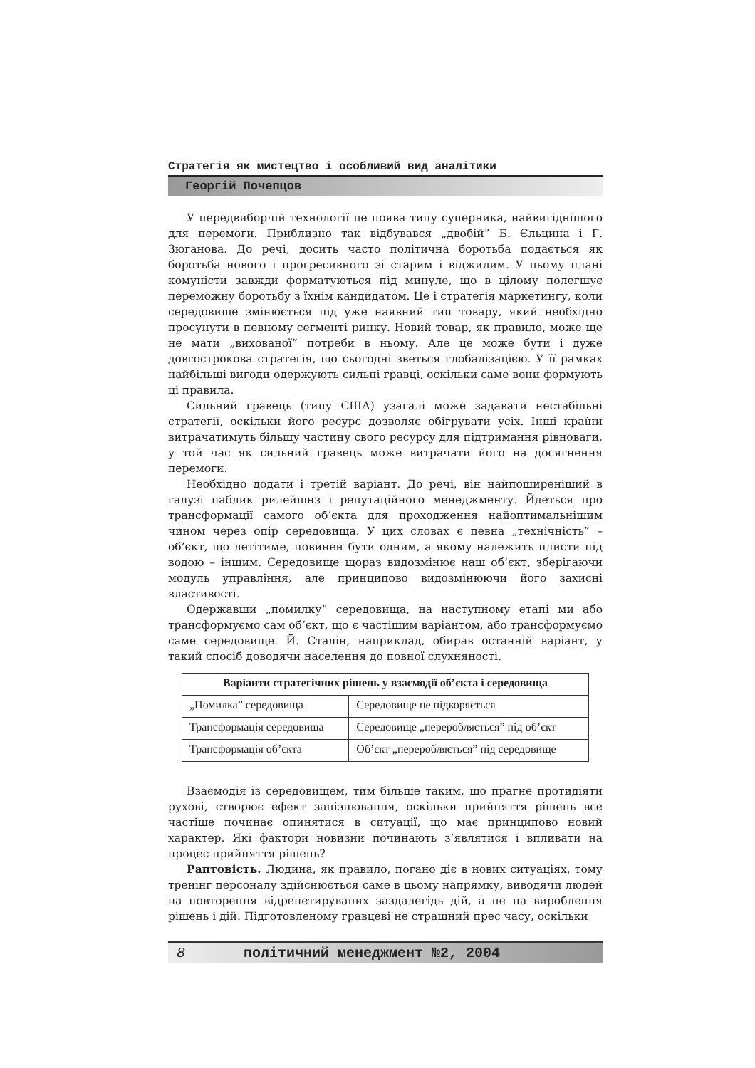Стратегія як мистецтво і особливий вид аналітики
Георгій Почепцов
У передвиборчій технології це поява типу суперника, найвигіднішого для перемоги. Приблизно так відбувався „двобій” Б. Єльцина і Г. Зюганова. До речі, досить часто політична боротьба подається як боротьба нового і прогресивного зі старим і віджилим. У цьому плані комуністи завжди форматуються під минуле, що в цілому полегшує переможну боротьбу з їхнім кандидатом. Це і стратегія маркетингу, коли середовище змінюється під уже наявний тип товару, який необхідно просунути в певному сегменті ринку. Новий товар, як правило, може ще не мати „вихованої” потреби в ньому. Але це може бути і дуже довгострокова стратегія, що сьогодні зветься глобалізацією. У її рамках найбільші вигоди одержують сильні гравці, оскільки саме вони формують ці правила.
Сильний гравець (типу США) узагалі може задавати нестабільні стратегії, оскільки його ресурс дозволяє обігрувати усіх. Інші країни витрачатимуть більшу частину свого ресурсу для підтримання рівноваги, у той час як сильний гравець може витрачати його на досягнення перемоги.
Необхідно додати і третій варіант. До речі, він найпоширеніший в галузі паблик рилейшнз і репутаційного менеджменту. Йдеться про трансформації самого об’єкта для проходження найоптимальнішим чином через опір середовища. У цих словах є певна „технічність” – об’єкт, що летітиме, повинен бути одним, а якому належить плисти під водою – іншим. Середовище щораз видозмінює наш об’єкт, зберігаючи модуль управління, але принципово видозмінюючи його захисні властивості.
Одержавши „помилку” середовища, на наступному етапі ми або трансформуємо сам об’єкт, що є частішим варіантом, або трансформуємо саме середовище. Й. Сталін, наприклад, обирав останній варіант, у такий спосіб доводячи населення до повної слухняності.
| Варіанти стратегічних рішень у взаємодії об’єкта і середовища | |
| --- | --- |
| „Помилка” середовища | Середовище не підкоряється |
| Трансформація середовища | Середовище „переробляється” під об’єкт |
| Трансформація об’єкта | Об’єкт „переробляється” під середовище |
Взаємодія із середовищем, тим більше таким, що прагне протидіяти рухові, створює ефект запізнювання, оскільки прийняття рішень все частіше починає опинятися в ситуації, що має принципово новий характер. Які фактори новизни починають з’являтися і впливати на процес прийняття рішень?
Раптовість. Людина, як правило, погано діє в нових ситуаціях, тому тренінг персоналу здійснюється саме в цьому напрямку, виводячи людей на повторення відрепетируваних заздалегідь дій, а не на вироблення рішень і дій. Підготовленому гравцеві не страшний прес часу, оскільки
8 політичний менеджмент №2, 2004